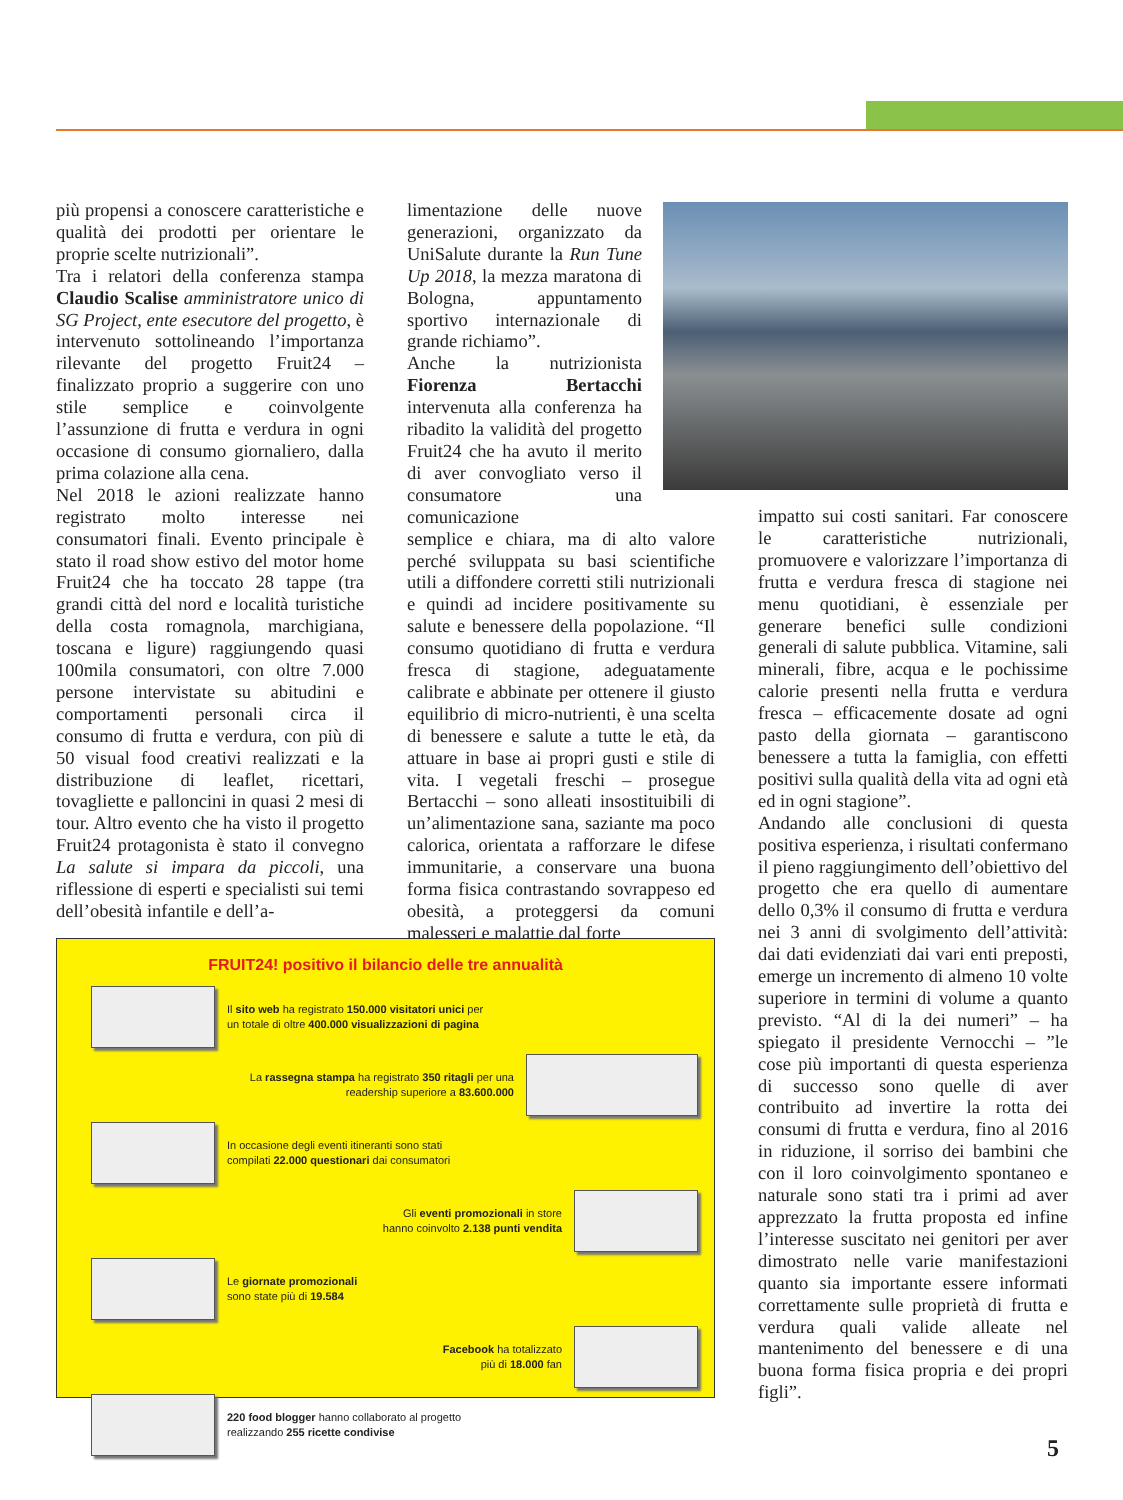più propensi a conoscere caratteristiche e qualità dei prodotti per orientare le proprie scelte nutrizionali”.
Tra i relatori della conferenza stampa Claudio Scalise amministratore unico di SG Project, ente esecutore del progetto, è intervenuto sottolineando l’importanza rilevante del progetto Fruit24 – finalizzato proprio a suggerire con uno stile semplice e coinvolgente l’assunzione di frutta e verdura in ogni occasione di consumo giornaliero, dalla prima colazione alla cena.
Nel 2018 le azioni realizzate hanno registrato molto interesse nei consumatori finali. Evento principale è stato il road show estivo del motor home Fruit24 che ha toccato 28 tappe (tra grandi città del nord e località turistiche della costa romagnola, marchigiana, toscana e ligure) raggiungendo quasi 100mila consumatori, con oltre 7.000 persone intervistate su abitudini e comportamenti personali circa il consumo di frutta e verdura, con più di 50 visual food creativi realizzati e la distribuzione di leaflet, ricettari, tovagliette e palloncini in quasi 2 mesi di tour. Altro evento che ha visto il progetto Fruit24 protagonista è stato il convegno La salute si impara da piccoli, una riflessione di esperti e specialisti sui temi dell’obesità infantile e dell’a-
limentazione delle nuove generazioni, organizzato da UniSalute durante la Run Tune Up 2018, la mezza maratona di Bologna, appuntamento sportivo internazionale di grande richiamo”.
Anche la nutrizionista Fiorenza Bertacchi intervenuta alla conferenza ha ribadito la validità del progetto Fruit24 che ha avuto il merito di aver convogliato verso il consumatore una comunicazione
semplice e chiara, ma di alto valore perché sviluppata su basi scientifiche utili a diffondere corretti stili nutrizionali e quindi ad incidere positivamente su salute e benessere della popolazione. “Il consumo quotidiano di frutta e verdura fresca di stagione, adeguatamente calibrate e abbinate per ottenere il giusto equilibrio di micro-nutrienti, è una scelta di benessere e salute a tutte le età, da attuare in base ai propri gusti e stile di vita. I vegetali freschi – prosegue Bertacchi – sono alleati insostituibili di un’alimentazione sana, saziante ma poco calorica, orientata a rafforzare le difese immunitarie, a conservare una buona forma fisica contrastando sovrappeso ed obesità, a proteggersi da comuni malesseri e malattie dal forte
impatto sui costi sanitari. Far conoscere le caratteristiche nutrizionali, promuovere e valorizzare l’importanza di frutta e verdura fresca di stagione nei menu quotidiani, è essenziale per generare benefici sulle condizioni generali di salute pubblica. Vitamine, sali minerali, fibre, acqua e le pochissime calorie presenti nella frutta e verdura fresca – efficacemente dosate ad ogni pasto della giornata – garantiscono benessere a tutta la famiglia, con effetti positivi sulla qualità della vita ad ogni età ed in ogni stagione”.
Andando alle conclusioni di questa positiva esperienza, i risultati confermano il pieno raggiungimento dell’obiettivo del progetto che era quello di aumentare dello 0,3% il consumo di frutta e verdura nei 3 anni di svolgimento dell’attività: dai dati evidenziati dai vari enti preposti, emerge un incremento di almeno 10 volte superiore in termini di volume a quanto previsto. “Al di la dei numeri” – ha spiegato il presidente Vernocchi – ”le cose più importanti di questa esperienza di successo sono quelle di aver contribuito ad invertire la rotta dei consumi di frutta e verdura, fino al 2016 in riduzione, il sorriso dei bambini che con il loro coinvolgimento spontaneo e naturale sono stati tra i primi ad aver apprezzato la frutta proposta ed infine l’interesse suscitato nei genitori per aver dimostrato nelle varie manifestazioni quanto sia importante essere informati correttamente sulle proprietà di frutta e verdura quali valide alleate nel mantenimento del benessere e di una buona forma fisica propria e dei propri figli”.
FRUIT24! positivo il bilancio delle tre annualità
Il sito web ha registrato 150.000 visitatori unici per
un totale di oltre 400.000 visualizzazioni di pagina
La rassegna stampa ha registrato 350 ritagli per una
readership superiore a 83.600.000
In occasione degli eventi itineranti sono stati
compilati 22.000 questionari dai consumatori
Gli eventi promozionali in store
hanno coinvolto 2.138 punti vendita
Le giornate promozionali
sono state più di 19.584
Facebook ha totalizzato
più di 18.000 fan
220 food blogger hanno collaborato al progetto
realizzando 255 ricette condivise
5